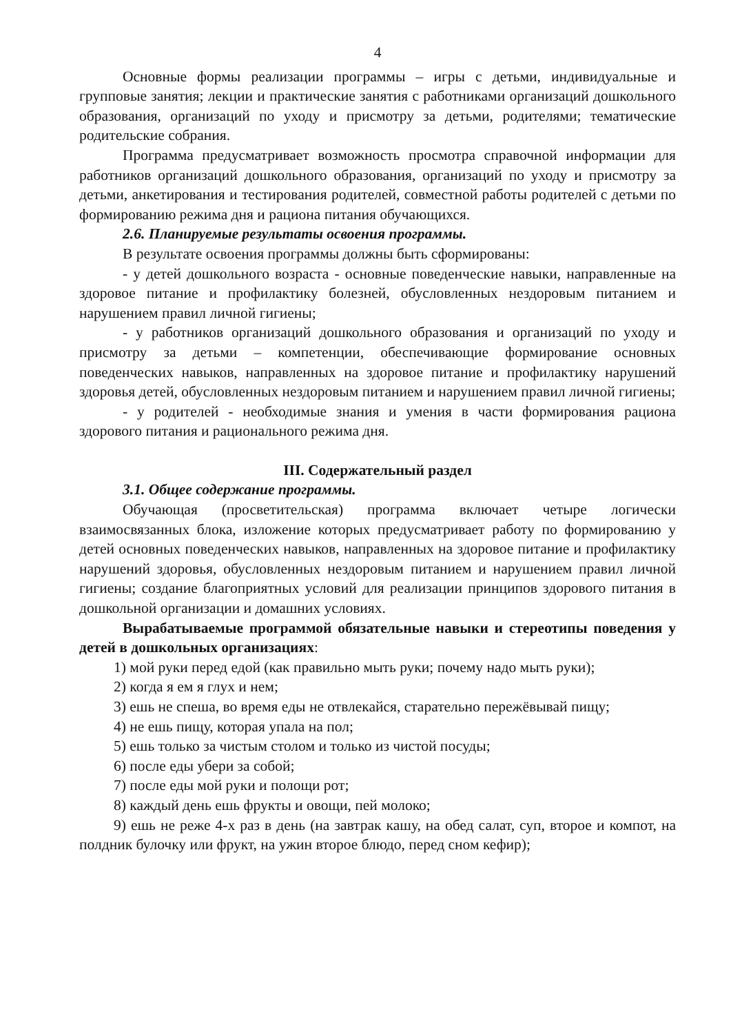4
Основные формы реализации программы – игры с детьми, индивидуальные и групповые занятия; лекции и практические занятия с работниками организаций дошкольного образования, организаций по уходу и присмотру за детьми, родителями; тематические родительские собрания.
Программа предусматривает возможность просмотра справочной информации для работников организаций дошкольного образования, организаций по уходу и присмотру за детьми, анкетирования и тестирования родителей, совместной работы родителей с детьми по формированию режима дня и рациона питания обучающихся.
2.6. Планируемые результаты освоения программы.
В результате освоения программы должны быть сформированы:
- у детей дошкольного возраста - основные поведенческие навыки, направленные на здоровое питание и профилактику болезней, обусловленных нездоровым питанием и нарушением правил личной гигиены;
- у работников организаций дошкольного образования и организаций по уходу и присмотру за детьми – компетенции, обеспечивающие формирование основных поведенческих навыков, направленных на здоровое питание и профилактику нарушений здоровья детей, обусловленных нездоровым питанием и нарушением правил личной гигиены;
- у родителей - необходимые знания и умения в части формирования рациона здорового питания и рационального режима дня.
III. Содержательный раздел
3.1. Общее содержание программы.
Обучающая (просветительская) программа включает четыре логически взаимосвязанных блока, изложение которых предусматривает работу по формированию у детей основных поведенческих навыков, направленных на здоровое питание и профилактику нарушений здоровья, обусловленных нездоровым питанием и нарушением правил личной гигиены; создание благоприятных условий для реализации принципов здорового питания в дошкольной организации и домашних условиях.
Вырабатываемые программой обязательные навыки и стереотипы поведения у детей в дошкольных организациях:
1) мой руки перед едой (как правильно мыть руки; почему надо мыть руки);
2) когда я ем я глух и нем;
3) ешь не спеша, во время еды не отвлекайся, старательно пережёвывай пищу;
4) не ешь пищу, которая упала на пол;
5) ешь только за чистым столом и только из чистой посуды;
6) после еды убери за собой;
7) после еды мой руки и полощи рот;
8) каждый день ешь фрукты и овощи, пей молоко;
9) ешь не реже 4-х раз в день (на завтрак кашу, на обед салат, суп, второе и компот, на полдник булочку или фрукт, на ужин второе блюдо, перед сном кефир);